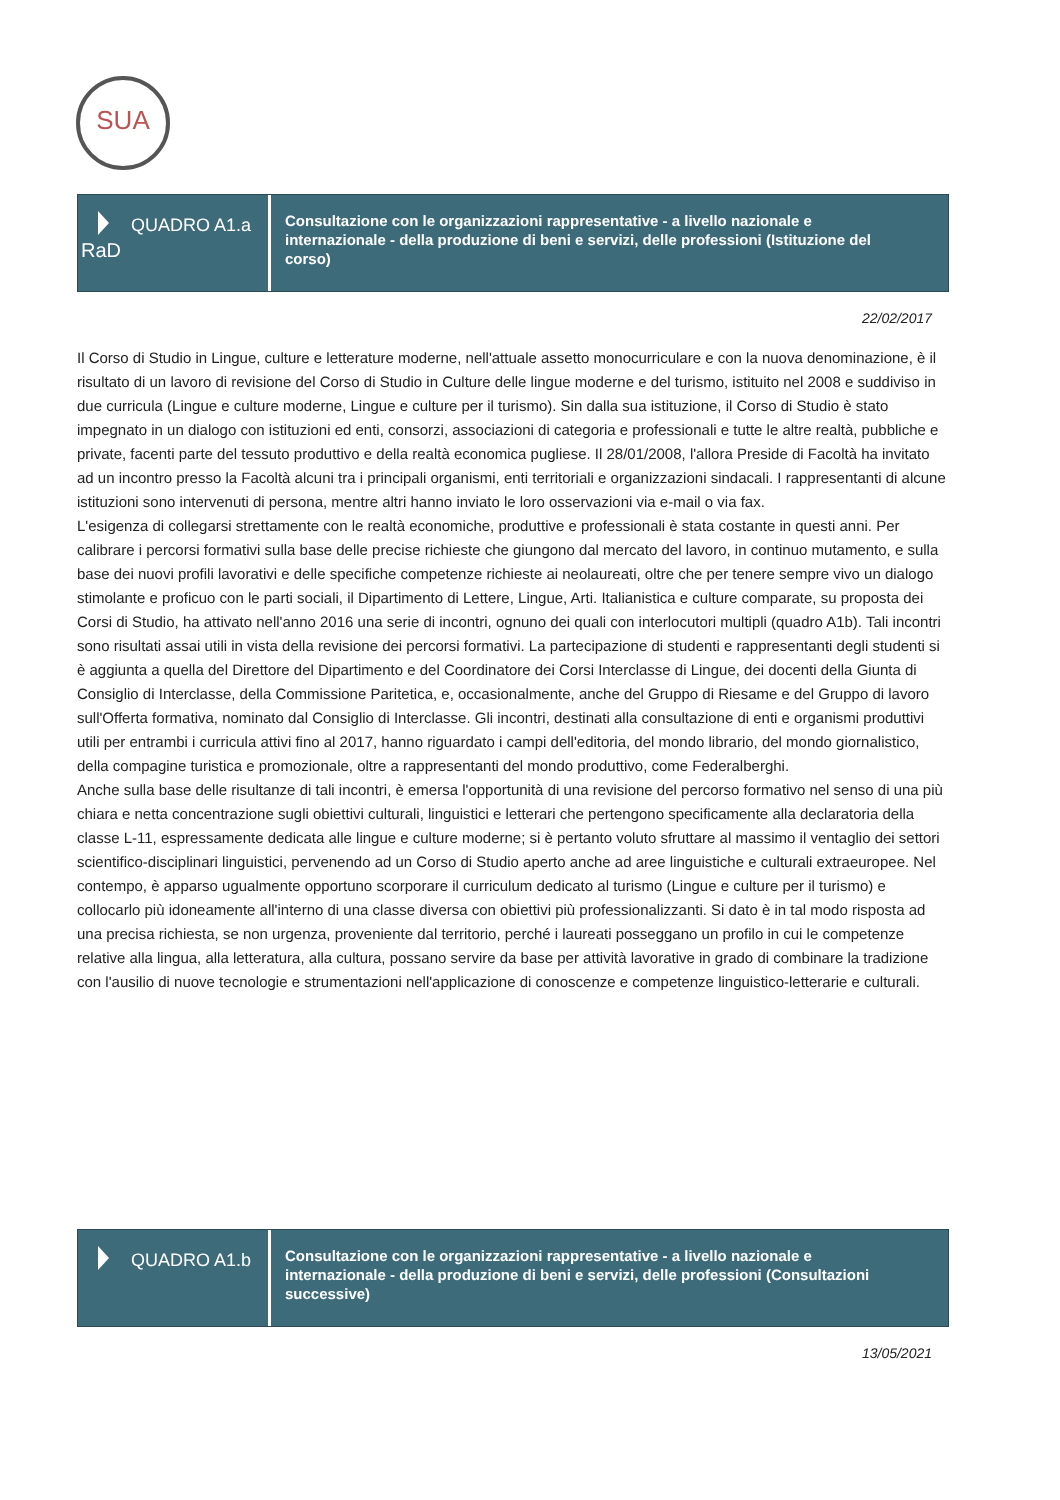SUA
QUADRO A1.a
RaD
Consultazione con le organizzazioni rappresentative - a livello nazionale e internazionale - della produzione di beni e servizi, delle professioni (Istituzione del corso)
22/02/2017
Il Corso di Studio in Lingue, culture e letterature moderne, nell'attuale assetto monocurriculare e con la nuova denominazione, è il risultato di un lavoro di revisione del Corso di Studio in Culture delle lingue moderne e del turismo, istituito nel 2008 e suddiviso in due curricula (Lingue e culture moderne, Lingue e culture per il turismo). Sin dalla sua istituzione, il Corso di Studio è stato impegnato in un dialogo con istituzioni ed enti, consorzi, associazioni di categoria e professionali e tutte le altre realtà, pubbliche e private, facenti parte del tessuto produttivo e della realtà economica pugliese. Il 28/01/2008, l'allora Preside di Facoltà ha invitato ad un incontro presso la Facoltà alcuni tra i principali organismi, enti territoriali e organizzazioni sindacali. I rappresentanti di alcune istituzioni sono intervenuti di persona, mentre altri hanno inviato le loro osservazioni via e-mail o via fax.
L'esigenza di collegarsi strettamente con le realtà economiche, produttive e professionali è stata costante in questi anni. Per calibrare i percorsi formativi sulla base delle precise richieste che giungono dal mercato del lavoro, in continuo mutamento, e sulla base dei nuovi profili lavorativi e delle specifiche competenze richieste ai neolaureati, oltre che per tenere sempre vivo un dialogo stimolante e proficuo con le parti sociali, il Dipartimento di Lettere, Lingue, Arti. Italianistica e culture comparate, su proposta dei Corsi di Studio, ha attivato nell'anno 2016 una serie di incontri, ognuno dei quali con interlocutori multipli (quadro A1b). Tali incontri sono risultati assai utili in vista della revisione dei percorsi formativi. La partecipazione di studenti e rappresentanti degli studenti si è aggiunta a quella del Direttore del Dipartimento e del Coordinatore dei Corsi Interclasse di Lingue, dei docenti della Giunta di Consiglio di Interclasse, della Commissione Paritetica, e, occasionalmente, anche del Gruppo di Riesame e del Gruppo di lavoro sull'Offerta formativa, nominato dal Consiglio di Interclasse. Gli incontri, destinati alla consultazione di enti e organismi produttivi utili per entrambi i curricula attivi fino al 2017, hanno riguardato i campi dell'editoria, del mondo librario, del mondo giornalistico, della compagine turistica e promozionale, oltre a rappresentanti del mondo produttivo, come Federalberghi.
Anche sulla base delle risultanze di tali incontri, è emersa l'opportunità di una revisione del percorso formativo nel senso di una più chiara e netta concentrazione sugli obiettivi culturali, linguistici e letterari che pertengono specificamente alla declaratoria della classe L-11, espressamente dedicata alle lingue e culture moderne; si è pertanto voluto sfruttare al massimo il ventaglio dei settori scientifico-disciplinari linguistici, pervenendo ad un Corso di Studio aperto anche ad aree linguistiche e culturali extraeuropee. Nel contempo, è apparso ugualmente opportuno scorporare il curriculum dedicato al turismo (Lingue e culture per il turismo) e collocarlo più idoneamente all'interno di una classe diversa con obiettivi più professionalizzanti. Si dato è in tal modo risposta ad una precisa richiesta, se non urgenza, proveniente dal territorio, perché i laureati posseggano un profilo in cui le competenze relative alla lingua, alla letteratura, alla cultura, possano servire da base per attività lavorative in grado di combinare la tradizione con l'ausilio di nuove tecnologie e strumentazioni nell'applicazione di conoscenze e competenze linguistico-letterarie e culturali.
QUADRO A1.b
Consultazione con le organizzazioni rappresentative - a livello nazionale e internazionale - della produzione di beni e servizi, delle professioni (Consultazioni successive)
13/05/2021